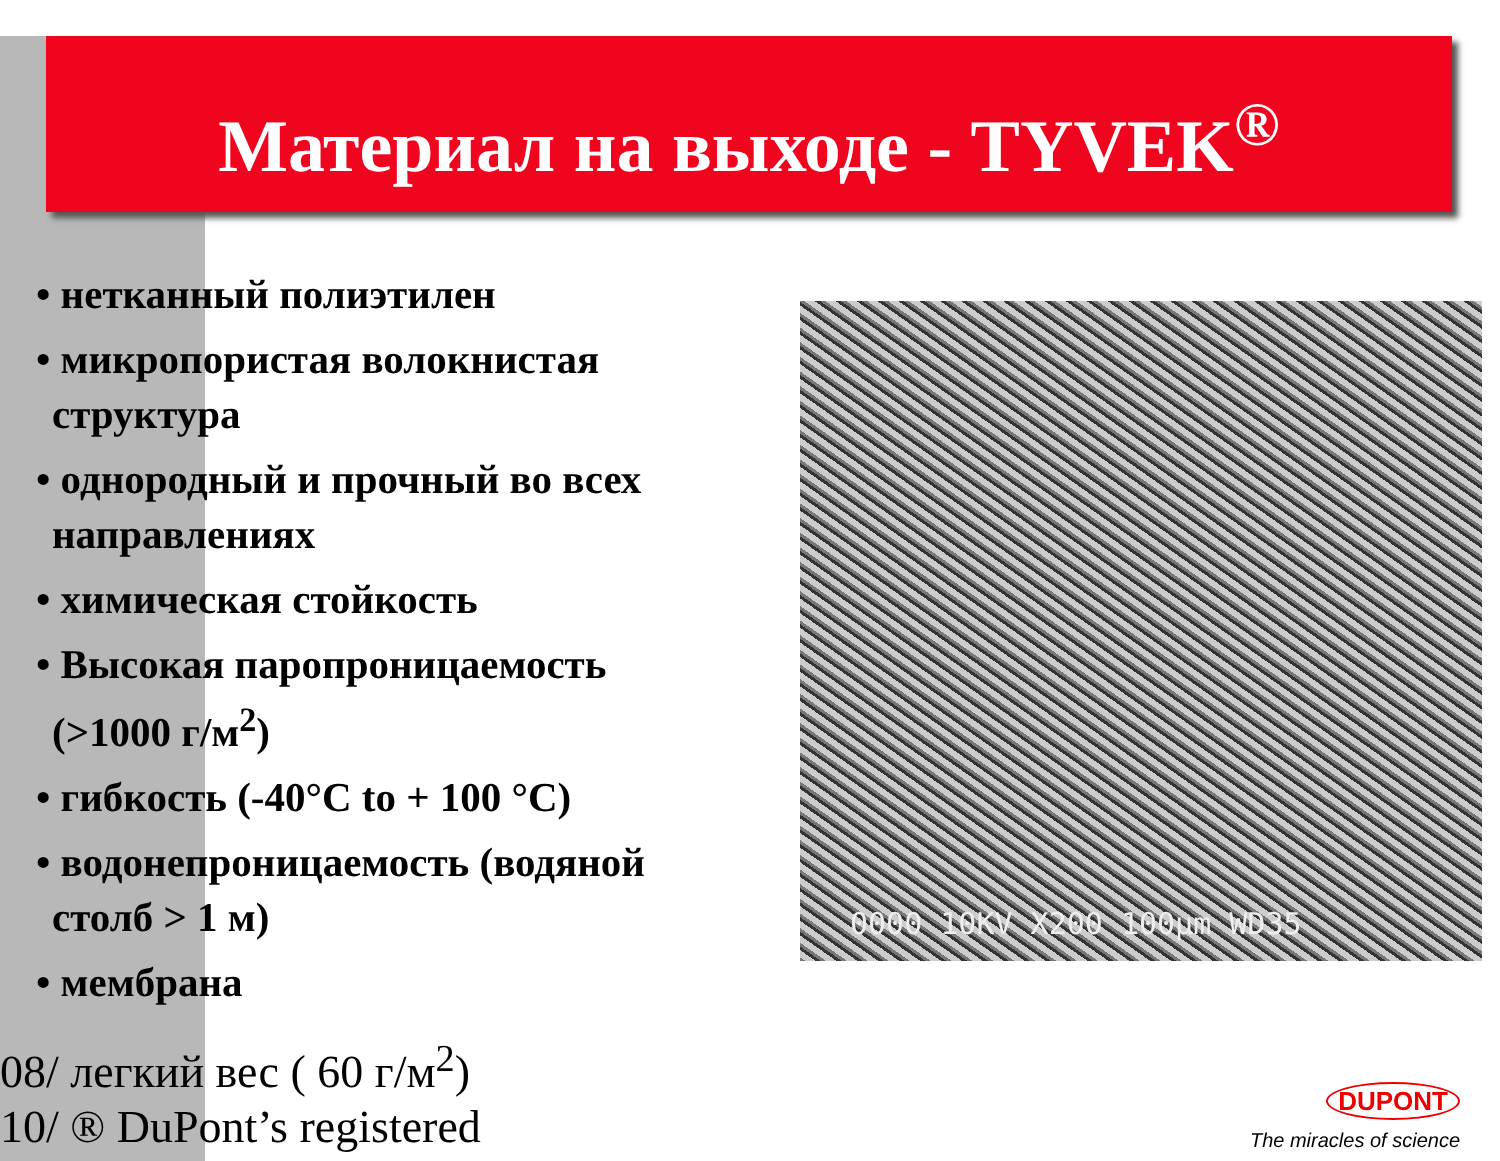Материал на выходе - TYVEK<sup>®</sup>
• нетканный полиэтилен
• микропористая волокнистая структура
• однородный и прочный во всех направлениях
• химическая стойкость
• Высокая паропроницаемость (>1000 г/м<sup>2</sup>)
• гибкость (-40°C to + 100 °C)
• водонепроницаемость (водяной столб > 1 м)
• мембрана
0000 10KV X200 100μm WD35
08/ легкий вес ( 60 г/м<sup>2</sup>)
10/ ® DuPont’s registered
DUPONT
The miracles of science